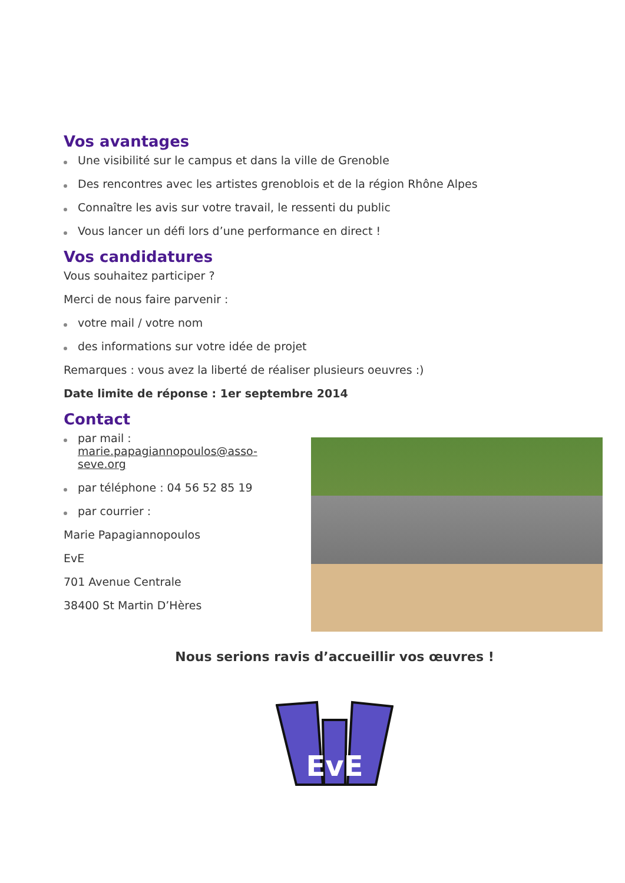Vos avantages
Une visibilité sur le campus et dans la ville de Grenoble
Des rencontres avec les artistes grenoblois et de la région Rhône Alpes
Connaître les avis sur votre travail, le ressenti du public
Vous lancer un défi lors d’une performance en direct !
Vos candidatures
Vous souhaitez participer ?
Merci de nous faire parvenir :
votre mail / votre nom
des informations sur votre idée de projet
Remarques : vous avez la liberté de réaliser plusieurs oeuvres :)
Date limite de réponse : 1er septembre 2014
Contact
par mail : marie.papagiannopoulos@asso-seve.org
par téléphone : 04 56 52 85 19
par courrier :
Marie Papagiannopoulos
EvE
701 Avenue Centrale
38400 St Martin D’Hères
Nous serions ravis d’accueillir vos œuvres !
EvE